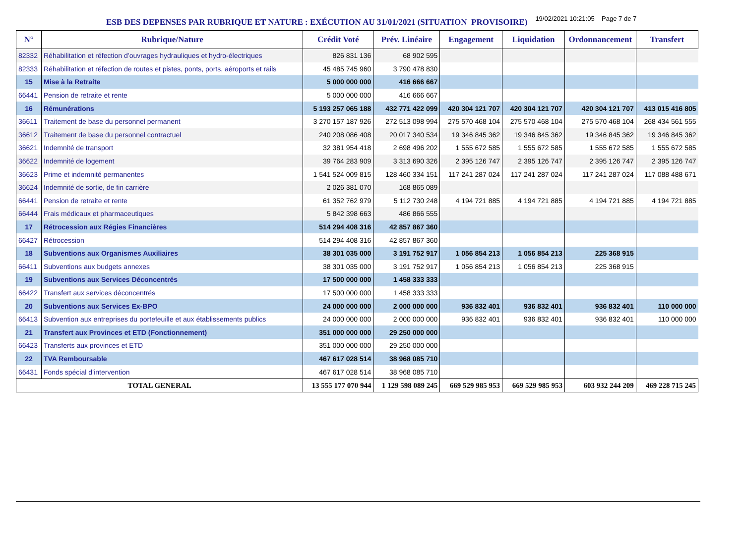ESB DES DEPENSES PAR RUBRIQUE ET NATURE : EXÉCUTION AU 31/01/2021 (SITUATION PROVISOIRE)
19/02/2021 10:21:05 Page 7 de 7
| N° | Rubrique/Nature | Crédit Voté | Prév. Linéaire | Engagement | Liquidation | Ordonnancement | Transfert |
| --- | --- | --- | --- | --- | --- | --- | --- |
| 82332 | Réhabilitation et réfection d’ouvrages hydrauliques et hydro-électriques | 826 831 136 | 68 902 595 | | | | |
| 82333 | Réhabilitation et réfection de routes et pistes, ponts, ports, aéroports et rails | 45 485 745 960 | 3 790 478 830 | | | | |
| 15 | Mise à la Retraite | 5 000 000 000 | 416 666 667 | | | | |
| 66441 | Pension de retraite et rente | 5 000 000 000 | 416 666 667 | | | | |
| 16 | Rémunérations | 5 193 257 065 188 | 432 771 422 099 | 420 304 121 707 | 420 304 121 707 | 420 304 121 707 | 413 015 416 805 |
| 36611 | Traitement de base du personnel permanent | 3 270 157 187 926 | 272 513 098 994 | 275 570 468 104 | 275 570 468 104 | 275 570 468 104 | 268 434 561 555 |
| 36612 | Traitement de base du personnel contractuel | 240 208 086 408 | 20 017 340 534 | 19 346 845 362 | 19 346 845 362 | 19 346 845 362 | 19 346 845 362 |
| 36621 | Indemnité de transport | 32 381 954 418 | 2 698 496 202 | 1 555 672 585 | 1 555 672 585 | 1 555 672 585 | 1 555 672 585 |
| 36622 | Indemnité de logement | 39 764 283 909 | 3 313 690 326 | 2 395 126 747 | 2 395 126 747 | 2 395 126 747 | 2 395 126 747 |
| 36623 | Prime et indemnité permanentes | 1 541 524 009 815 | 128 460 334 151 | 117 241 287 024 | 117 241 287 024 | 117 241 287 024 | 117 088 488 671 |
| 36624 | Indemnité de sortie, de fin carrière | 2 026 381 070 | 168 865 089 | | | | |
| 66441 | Pension de retraite et rente | 61 352 762 979 | 5 112 730 248 | 4 194 721 885 | 4 194 721 885 | 4 194 721 885 | 4 194 721 885 |
| 66444 | Frais médicaux et pharmaceutiques | 5 842 398 663 | 486 866 555 | | | | |
| 17 | Rétrocession aux Régies Financières | 514 294 408 316 | 42 857 867 360 | | | | |
| 66427 | Rétrocession | 514 294 408 316 | 42 857 867 360 | | | | |
| 18 | Subventions aux Organismes Auxiliaires | 38 301 035 000 | 3 191 752 917 | 1 056 854 213 | 1 056 854 213 | 225 368 915 | |
| 66411 | Subventions aux budgets annexes | 38 301 035 000 | 3 191 752 917 | 1 056 854 213 | 1 056 854 213 | 225 368 915 | |
| 19 | Subventions aux Services Déconcentrés | 17 500 000 000 | 1 458 333 333 | | | | |
| 66422 | Transfert aux services déconcentrés | 17 500 000 000 | 1 458 333 333 | | | | |
| 20 | Subventions aux Services Ex-BPO | 24 000 000 000 | 2 000 000 000 | 936 832 401 | 936 832 401 | 936 832 401 | 110 000 000 |
| 66413 | Subvention aux entreprises du portefeuille et aux établissements publics | 24 000 000 000 | 2 000 000 000 | 936 832 401 | 936 832 401 | 936 832 401 | 110 000 000 |
| 21 | Transfert aux Provinces et ETD (Fonctionnement) | 351 000 000 000 | 29 250 000 000 | | | | |
| 66423 | Transferts aux provinces et ETD | 351 000 000 000 | 29 250 000 000 | | | | |
| 22 | TVA Remboursable | 467 617 028 514 | 38 968 085 710 | | | | |
| 66431 | Fonds spécial d’intervention | 467 617 028 514 | 38 968 085 710 | | | | |
| TOTAL GENERAL | | 13 555 177 070 944 | 1 129 598 089 245 | 669 529 985 953 | 669 529 985 953 | 603 932 244 209 | 469 228 715 245 |